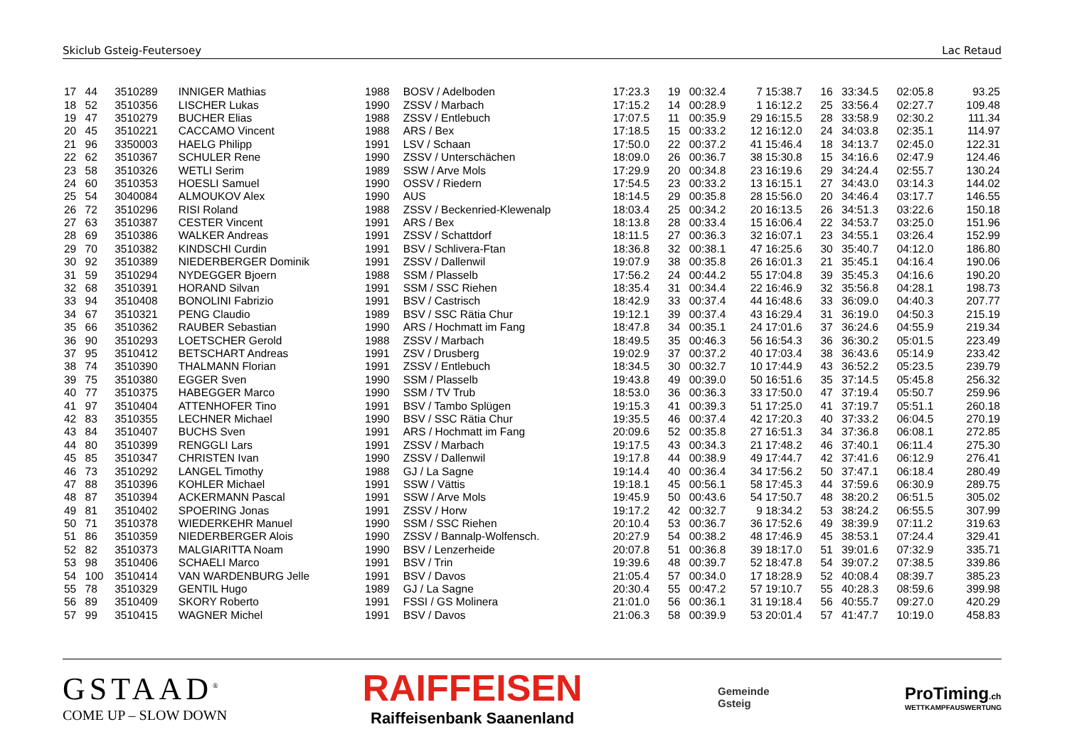Skiclub Gsteig-Feutersoey Lac Retaud
| 17 | 44 | 3510289 | INNIGER Mathias | 1988 | BOSV / Adelboden | 17:23.3 | 19 | 00:32.4 | 7 | 15:38.7 | 16 | 33:34.5 | 02:05.8 | 93.25 |
| 18 | 52 | 3510356 | LISCHER Lukas | 1990 | ZSSV / Marbach | 17:15.2 | 14 | 00:28.9 | 1 | 16:12.2 | 25 | 33:56.4 | 02:27.7 | 109.48 |
| 19 | 47 | 3510279 | BUCHER Elias | 1988 | ZSSV / Entlebuch | 17:07.5 | 11 | 00:35.9 | 29 | 16:15.5 | 28 | 33:58.9 | 02:30.2 | 111.34 |
| 20 | 45 | 3510221 | CACCAMO Vincent | 1988 | ARS / Bex | 17:18.5 | 15 | 00:33.2 | 12 | 16:12.0 | 24 | 34:03.8 | 02:35.1 | 114.97 |
| 21 | 96 | 3350003 | HAELG Philipp | 1991 | LSV / Schaan | 17:50.0 | 22 | 00:37.2 | 41 | 15:46.4 | 18 | 34:13.7 | 02:45.0 | 122.31 |
| 22 | 62 | 3510367 | SCHULER Rene | 1990 | ZSSV / Unterschächen | 18:09.0 | 26 | 00:36.7 | 38 | 15:30.8 | 15 | 34:16.6 | 02:47.9 | 124.46 |
| 23 | 58 | 3510326 | WETLI Serim | 1989 | SSW / Arve Mols | 17:29.9 | 20 | 00:34.8 | 23 | 16:19.6 | 29 | 34:24.4 | 02:55.7 | 130.24 |
| 24 | 60 | 3510353 | HOESLI Samuel | 1990 | OSSV / Riedern | 17:54.5 | 23 | 00:33.2 | 13 | 16:15.1 | 27 | 34:43.0 | 03:14.3 | 144.02 |
| 25 | 54 | 3040084 | ALMOUKOV Alex | 1990 | AUS | 18:14.5 | 29 | 00:35.8 | 28 | 15:56.0 | 20 | 34:46.4 | 03:17.7 | 146.55 |
| 26 | 72 | 3510296 | RISI Roland | 1988 | ZSSV / Beckenried-Klewenalp | 18:03.4 | 25 | 00:34.2 | 20 | 16:13.5 | 26 | 34:51.3 | 03:22.6 | 150.18 |
| 27 | 63 | 3510387 | CESTER Vincent | 1991 | ARS / Bex | 18:13.8 | 28 | 00:33.4 | 15 | 16:06.4 | 22 | 34:53.7 | 03:25.0 | 151.96 |
| 28 | 69 | 3510386 | WALKER Andreas | 1991 | ZSSV / Schattdorf | 18:11.5 | 27 | 00:36.3 | 32 | 16:07.1 | 23 | 34:55.1 | 03:26.4 | 152.99 |
| 29 | 70 | 3510382 | KINDSCHI Curdin | 1991 | BSV / Schlivera-Ftan | 18:36.8 | 32 | 00:38.1 | 47 | 16:25.6 | 30 | 35:40.7 | 04:12.0 | 186.80 |
| 30 | 92 | 3510389 | NIEDERBERGER Dominik | 1991 | ZSSV / Dallenwil | 19:07.9 | 38 | 00:35.8 | 26 | 16:01.3 | 21 | 35:45.1 | 04:16.4 | 190.06 |
| 31 | 59 | 3510294 | NYDEGGER Bjoern | 1988 | SSM / Plasselb | 17:56.2 | 24 | 00:44.2 | 55 | 17:04.8 | 39 | 35:45.3 | 04:16.6 | 190.20 |
| 32 | 68 | 3510391 | HORAND Silvan | 1991 | SSM / SSC Riehen | 18:35.4 | 31 | 00:34.4 | 22 | 16:46.9 | 32 | 35:56.8 | 04:28.1 | 198.73 |
| 33 | 94 | 3510408 | BONOLINI Fabrizio | 1991 | BSV / Castrisch | 18:42.9 | 33 | 00:37.4 | 44 | 16:48.6 | 33 | 36:09.0 | 04:40.3 | 207.77 |
| 34 | 67 | 3510321 | PENG Claudio | 1989 | BSV / SSC Rätia Chur | 19:12.1 | 39 | 00:37.4 | 43 | 16:29.4 | 31 | 36:19.0 | 04:50.3 | 215.19 |
| 35 | 66 | 3510362 | RAUBER Sebastian | 1990 | ARS / Hochmatt im Fang | 18:47.8 | 34 | 00:35.1 | 24 | 17:01.6 | 37 | 36:24.6 | 04:55.9 | 219.34 |
| 36 | 90 | 3510293 | LOETSCHER Gerold | 1988 | ZSSV / Marbach | 18:49.5 | 35 | 00:46.3 | 56 | 16:54.3 | 36 | 36:30.2 | 05:01.5 | 223.49 |
| 37 | 95 | 3510412 | BETSCHART Andreas | 1991 | ZSV / Drusberg | 19:02.9 | 37 | 00:37.2 | 40 | 17:03.4 | 38 | 36:43.6 | 05:14.9 | 233.42 |
| 38 | 74 | 3510390 | THALMANN Florian | 1991 | ZSSV / Entlebuch | 18:34.5 | 30 | 00:32.7 | 10 | 17:44.9 | 43 | 36:52.2 | 05:23.5 | 239.79 |
| 39 | 75 | 3510380 | EGGER Sven | 1990 | SSM / Plasselb | 19:43.8 | 49 | 00:39.0 | 50 | 16:51.6 | 35 | 37:14.5 | 05:45.8 | 256.32 |
| 40 | 77 | 3510375 | HABEGGER Marco | 1990 | SSM / TV Trub | 18:53.0 | 36 | 00:36.3 | 33 | 17:50.0 | 47 | 37:19.4 | 05:50.7 | 259.96 |
| 41 | 97 | 3510404 | ATTENHOFER Tino | 1991 | BSV / Tambo Splügen | 19:15.3 | 41 | 00:39.3 | 51 | 17:25.0 | 41 | 37:19.7 | 05:51.1 | 260.18 |
| 42 | 83 | 3510355 | LECHNER Michael | 1990 | BSV / SSC Rätia Chur | 19:35.5 | 46 | 00:37.4 | 42 | 17:20.3 | 40 | 37:33.2 | 06:04.5 | 270.19 |
| 43 | 84 | 3510407 | BUCHS Sven | 1991 | ARS / Hochmatt im Fang | 20:09.6 | 52 | 00:35.8 | 27 | 16:51.3 | 34 | 37:36.8 | 06:08.1 | 272.85 |
| 44 | 80 | 3510399 | RENGGLI Lars | 1991 | ZSSV / Marbach | 19:17.5 | 43 | 00:34.3 | 21 | 17:48.2 | 46 | 37:40.1 | 06:11.4 | 275.30 |
| 45 | 85 | 3510347 | CHRISTEN Ivan | 1990 | ZSSV / Dallenwil | 19:17.8 | 44 | 00:38.9 | 49 | 17:44.7 | 42 | 37:41.6 | 06:12.9 | 276.41 |
| 46 | 73 | 3510292 | LANGEL Timothy | 1988 | GJ / La Sagne | 19:14.4 | 40 | 00:36.4 | 34 | 17:56.2 | 50 | 37:47.1 | 06:18.4 | 280.49 |
| 47 | 88 | 3510396 | KOHLER Michael | 1991 | SSW / Vättis | 19:18.1 | 45 | 00:56.1 | 58 | 17:45.3 | 44 | 37:59.6 | 06:30.9 | 289.75 |
| 48 | 87 | 3510394 | ACKERMANN Pascal | 1991 | SSW / Arve Mols | 19:45.9 | 50 | 00:43.6 | 54 | 17:50.7 | 48 | 38:20.2 | 06:51.5 | 305.02 |
| 49 | 81 | 3510402 | SPOERING Jonas | 1991 | ZSSV / Horw | 19:17.2 | 42 | 00:32.7 | 9 | 18:34.2 | 53 | 38:24.2 | 06:55.5 | 307.99 |
| 50 | 71 | 3510378 | WIEDERKEHR Manuel | 1990 | SSM / SSC Riehen | 20:10.4 | 53 | 00:36.7 | 36 | 17:52.6 | 49 | 38:39.9 | 07:11.2 | 319.63 |
| 51 | 86 | 3510359 | NIEDERBERGER Alois | 1990 | ZSSV / Bannalp-Wolfensch. | 20:27.9 | 54 | 00:38.2 | 48 | 17:46.9 | 45 | 38:53.1 | 07:24.4 | 329.41 |
| 52 | 82 | 3510373 | MALGIARITTA Noam | 1990 | BSV / Lenzerheide | 20:07.8 | 51 | 00:36.8 | 39 | 18:17.0 | 51 | 39:01.6 | 07:32.9 | 335.71 |
| 53 | 98 | 3510406 | SCHAELI Marco | 1991 | BSV / Trin | 19:39.6 | 48 | 00:39.7 | 52 | 18:47.8 | 54 | 39:07.2 | 07:38.5 | 339.86 |
| 54 | 100 | 3510414 | VAN WARDENBURG Jelle | 1991 | BSV / Davos | 21:05.4 | 57 | 00:34.0 | 17 | 18:28.9 | 52 | 40:08.4 | 08:39.7 | 385.23 |
| 55 | 78 | 3510329 | GENTIL Hugo | 1989 | GJ / La Sagne | 20:30.4 | 55 | 00:47.2 | 57 | 19:10.7 | 55 | 40:28.3 | 08:59.6 | 399.98 |
| 56 | 89 | 3510409 | SKORY Roberto | 1991 | FSSI / GS Molinera | 21:01.0 | 56 | 00:36.1 | 31 | 19:18.4 | 56 | 40:55.7 | 09:27.0 | 420.29 |
| 57 | 99 | 3510415 | WAGNER Michel | 1991 | BSV / Davos | 21:06.3 | 58 | 00:39.9 | 53 | 20:01.4 | 57 | 41:47.7 | 10:19.0 | 458.83 |
GSTAAD<sup>®</sup>
COME UP – SLOW DOWN
RAIFFEISEN
Raiffeisenbank Saanenland
Gemeinde
Gsteig
ProTiming.ch
WETTKAMPFAUSWERTUNG